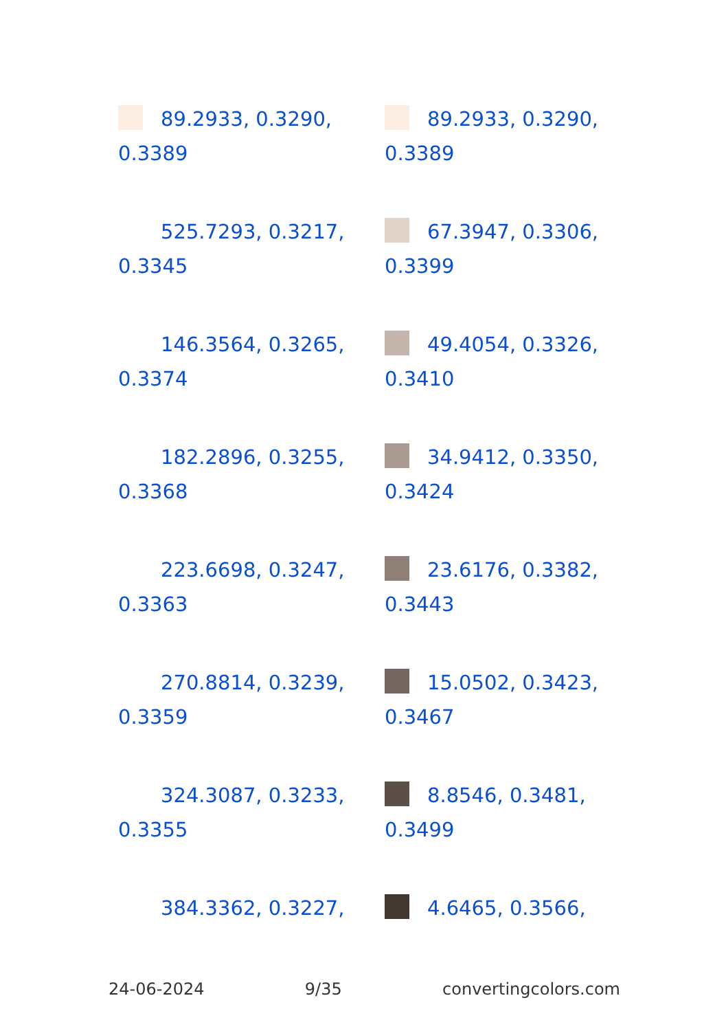89.2933, 0.3290,
0.3389
89.2933, 0.3290,
0.3389
525.7293, 0.3217,
0.3345
67.3947, 0.3306,
0.3399
146.3564, 0.3265,
0.3374
49.4054, 0.3326,
0.3410
182.2896, 0.3255,
0.3368
34.9412, 0.3350,
0.3424
223.6698, 0.3247,
0.3363
23.6176, 0.3382,
0.3443
270.8814, 0.3239,
0.3359
15.0502, 0.3423,
0.3467
324.3087, 0.3233,
0.3355
8.8546, 0.3481,
0.3499
384.3362, 0.3227,
4.6465, 0.3566,
24-06-2024 9/35 convertingcolors.com